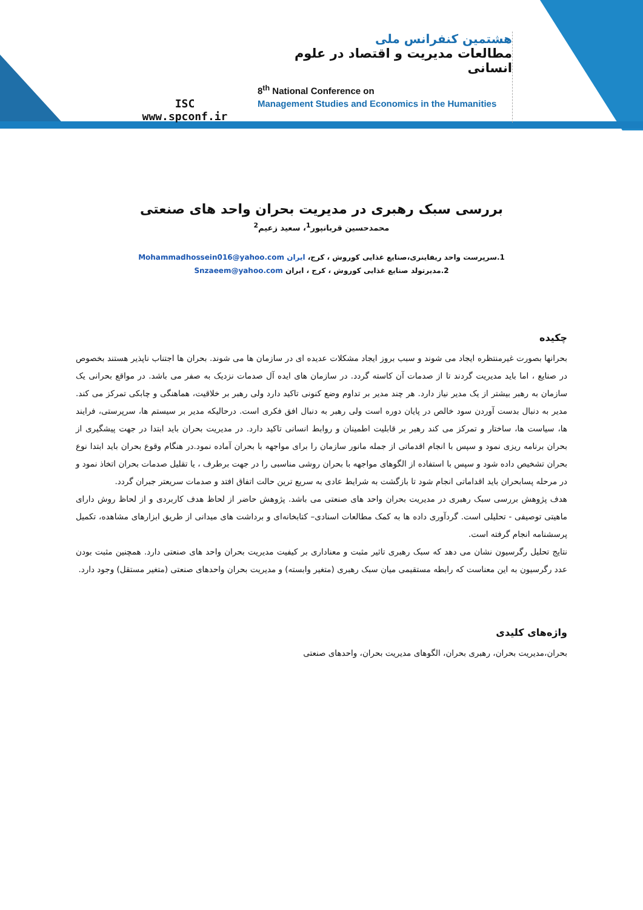ISC
www.spconf.ir
هشتمین کنفرانس ملی
مطالعات مدیریت و اقتصاد در علوم انسانی
8<sup>th</sup> National Conference on
Management Studies and Economics in the Humanities
بررسی سبک رهبری در مدیریت بحران واحد های صنعتی
محمدحسین قربانپور<sup>1</sup>، سعید زعیم<sup>2</sup>
1.سرپرست واحد ریفاینری،صنایع غذایی کوروش ، کرج، ایران Mohammadhossein016@yahoo.com
2.مدیرتولد صنایع غذایی کوروش ، کرج ، ایران Snzaeem@yahoo.com
چکیده
بحرانها بصورت غیرمنتظره ایجاد می شوند و سبب بروز ایجاد مشکلات عدیده ای در سازمان ها می شوند. بحران ها اجتناب ناپذیر هستند بخصوص در صنایع ، اما باید مدیریت گردند تا از صدمات آن کاسته گردد. در سازمان های ایده آل صدمات نزدیک به صفر می باشد. در مواقع بحرانی یک سازمان به رهبر بیشتر از یک مدیر نیاز دارد. هر چند مدیر بر تداوم وضع کنونی تاکید دارد ولی رهبر بر خلاقیت، هماهنگی و چابکی تمرکز می کند. مدیر به دنبال بدست آوردن سود خالص در پایان دوره است ولی رهبر به دنبال افق فکری است. درحالیکه مدیر بر سیستم ها، سرپرستی، فرایند ها، سیاست ها، ساختار و تمرکز می کند رهبر بر قابلیت اطمینان و روابط انسانی تاکید دارد. در مدیریت بحران باید ابتدا در جهت پیشگیری از بحران برنامه ریزی نمود و سپس با انجام اقدماتی از جمله مانور سازمان را برای مواجهه با بحران آماده نمود.در هنگام وقوع بحران باید ابتدا نوع بحران تشخیص داده شود و سپس با استفاده از الگوهای مواجهه با بحران روشی مناسبی را در جهت برطرف ، یا تقلیل صدمات بحران اتخاذ نمود و در مرحله پسابحران باید اقداماتی انجام شود تا بازگشت به شرایط عادی به سریع ترین حالت اتفاق افتد و صدمات سریعتر جبران گردد.
هدف پژوهش بررسی سبک رهبری در مدیریت بحران واحد های صنعتی می باشد. پژوهش حاضر از لحاظ هدف کاربردی و از لحاظ روش دارای ماهیتی توصیفی - تحلیلی است. گردآوری داده ها به کمک مطالعات اسنادی– کتابخانه‌ای و برداشت های میدانی از طریق ابزارهای مشاهده، تکمیل پرسشنامه انجام گرفته است.
نتایج تحلیل رگرسیون نشان می دهد که سبک رهبری تاثیر مثبت و معناداری بر کیفیت مدیریت بحران واحد های صنعتی دارد. همچنین مثبت بودن عدد رگرسیون به این معناست که رابطه مستقیمی میان سبک رهبری (متغیر وابسته) و مدیریت بحران واحدهای صنعتی (متغیر مستقل) وجود دارد.
واژه‌های کلیدی
بحران،مدیریت بحران، رهبری بحران، الگوهای مدیریت بحران، واحدهای صنعتی